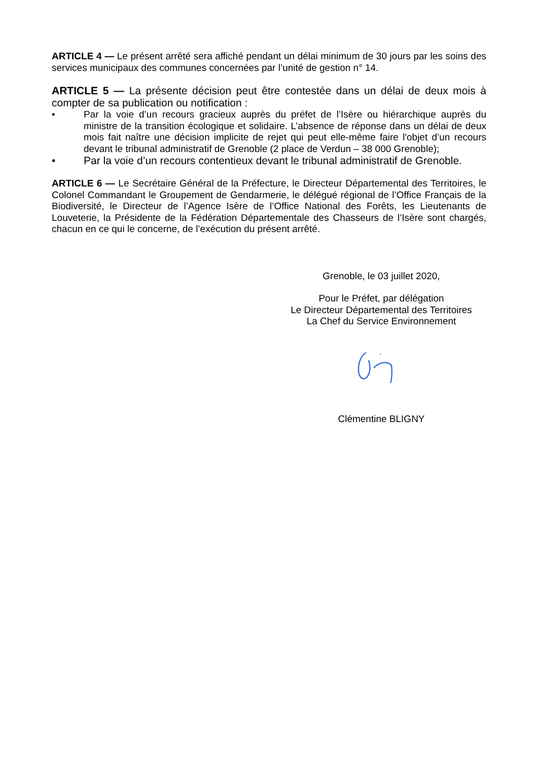ARTICLE 4 — Le présent arrêté sera affiché pendant un délai minimum de 30 jours par les soins des services municipaux des communes concernées par l’unité de gestion n° 14.
ARTICLE 5 — La présente décision peut être contestée dans un délai de deux mois à compter de sa publication ou notification :
• Par la voie d’un recours gracieux auprès du préfet de l’Isère ou hiérarchique auprès du ministre de la transition écologique et solidaire. L’absence de réponse dans un délai de deux mois fait naître une décision implicite de rejet qui peut elle-même faire l'objet d’un recours devant le tribunal administratif de Grenoble (2 place de Verdun – 38 000 Grenoble);
• Par la voie d’un recours contentieux devant le tribunal administratif de Grenoble.
ARTICLE 6 — Le Secrétaire Général de la Préfecture, le Directeur Départemental des Territoires, le Colonel Commandant le Groupement de Gendarmerie, le délégué régional de l’Office Français de la Biodiversité, le Directeur de l’Agence Isère de l’Office National des Forêts, les Lieutenants de Louveterie, la Présidente de la Fédération Départementale des Chasseurs de l’Isère sont chargés, chacun en ce qui le concerne, de l’exécution du présent arrêté.
Grenoble, le 03 juillet 2020,
Pour le Préfet, par délégation
Le Directeur Départemental des Territoires
La Chef du Service Environnement
Clémentine BLIGNY